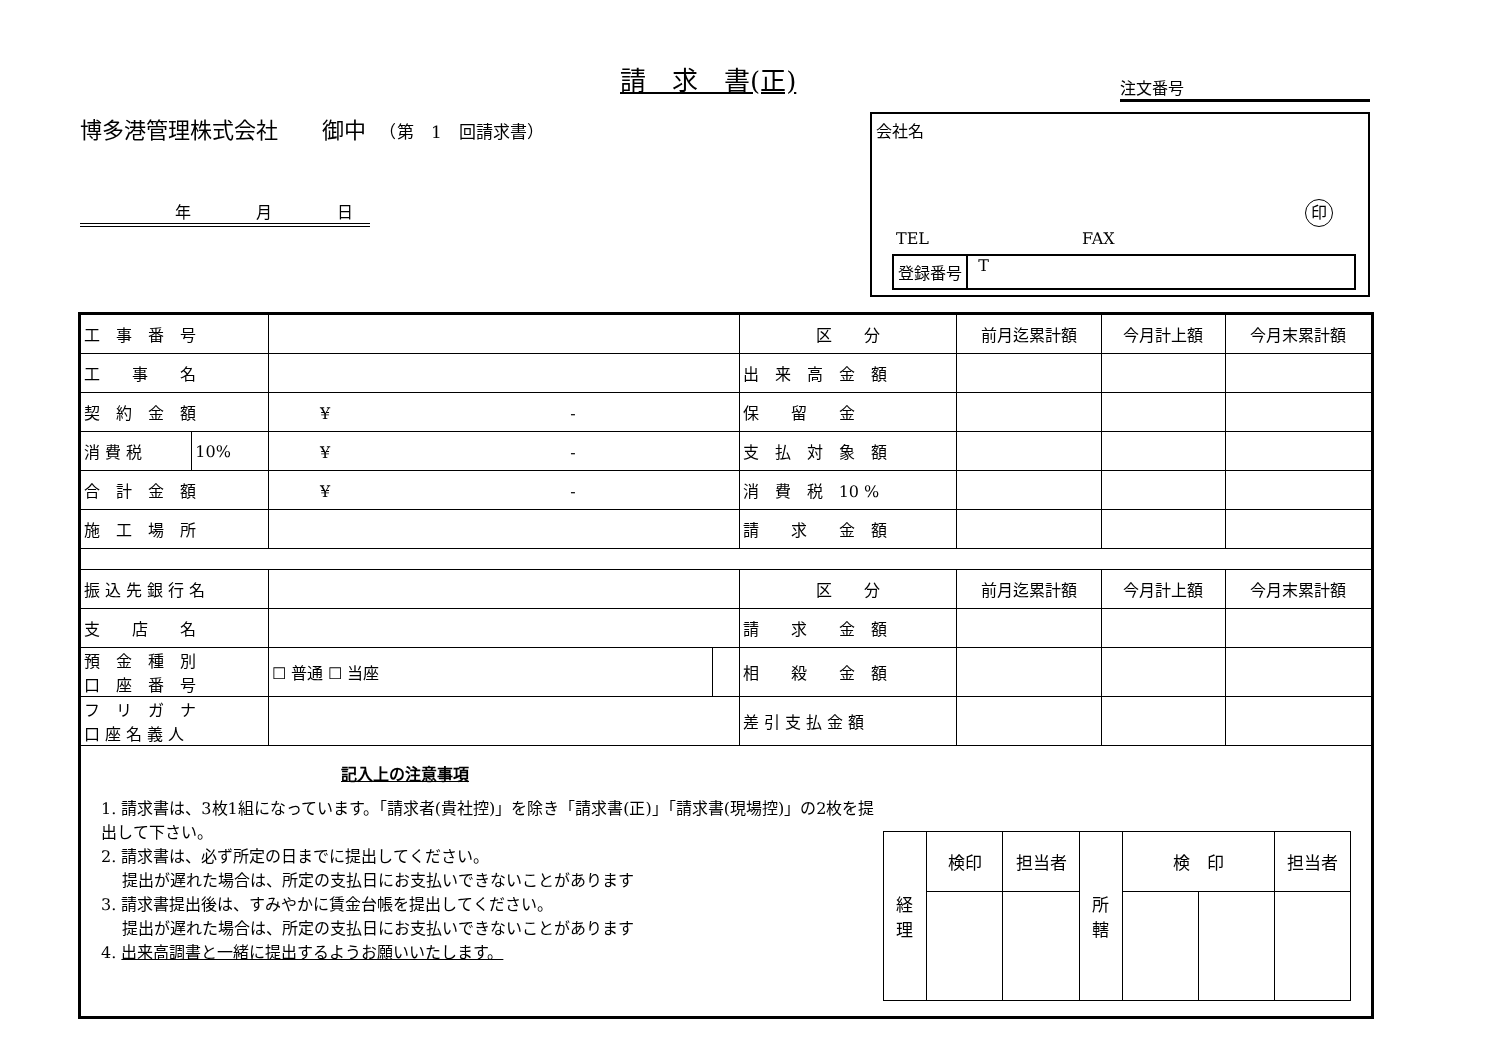請　求　書(正)
注文番号
博多港管理株式会社　　御中　（第　1　回請求書）
年 月 日
会社名
印
TEL FAX
登録番号 T
| 工 事 番 号 | | | | 区 分 | 前月迄累計額 | 今月計上額 | 今月末累計額 |
| 工 事 名 | | | | 出 来 高 金 額 | | | |
| 契 約 金 額 | | ¥ - | | 保 留 金 | | | |
| 消 費 税 | 10% | ¥ - | | 支 払 対 象 額 | | | |
| 合 計 金 額 | | ¥ - | | 消 費 税 10 % | | | |
| 施 工 場 所 | | | | 請 求 金 額 | | | |
| 振 込 先 銀 行 名 | | | | 区 分 | 前月迄累計額 | 今月計上額 | 今月末累計額 |
| 支 店 名 | | | | 請 求 金 額 | | | |
| 預 金 種 別 口 座 番 号 | | ☐ 普通 ☐ 当座 | | 相 殺 金 額 | | | |
| フ リ ガ ナ 口 座 名 義 人 | | | | 差 引 支 払 金 額 | | | |
| 記入上の注意事項 1. 請求書は、3枚1組になっています。「請求者(貴社控)」を除き「請求書(正)」「請求書(現場控)」の2枚を提出して下さい。 2. 請求書は、必ず所定の日までに提出してください。 提出が遅れた場合は、所定の支払日にお支払いできないことがあります 3. 請求書提出後は、すみやかに賃金台帳を提出してください。 提出が遅れた場合は、所定の支払日にお支払いできないことがあります 4. 出来高調書と一緒に提出するようお願いいたします。 / 経 理 / 検印 / 担当者 / 所 轄 / 検 印 / / 担当者 / | | | | | | | |